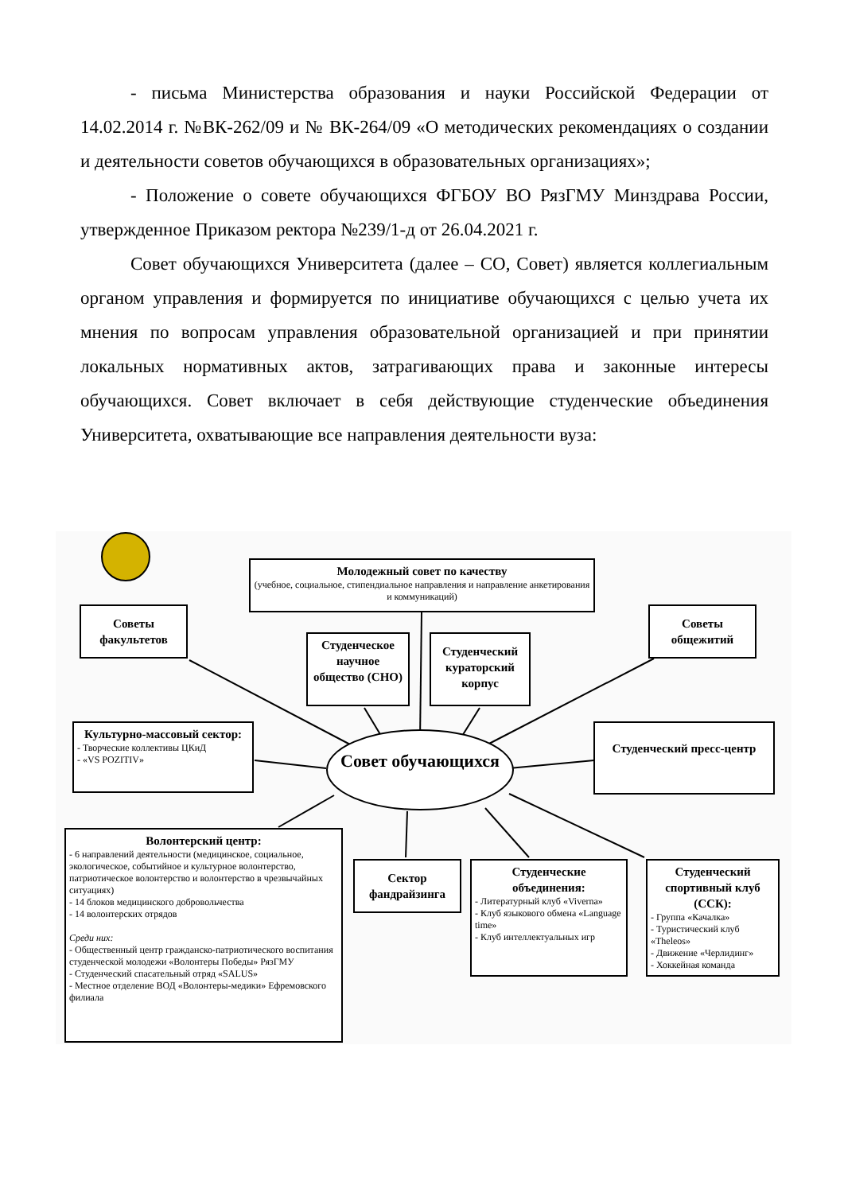- письма Министерства образования и науки Российской Федерации от 14.02.2014 г. №ВК-262/09 и № ВК-264/09 «О методических рекомендациях о создании и деятельности советов обучающихся в образовательных организациях»;
- Положение о совете обучающихся ФГБОУ ВО РязГМУ Минздрава России, утвержденное Приказом ректора №239/1-д от 26.04.2021 г.
Совет обучающихся Университета (далее – СО, Совет) является коллегиальным органом управления и формируется по инициативе обучающихся с целью учета их мнения по вопросам управления образовательной организацией и при принятии локальных нормативных актов, затрагивающих права и законные интересы обучающихся. Совет включает в себя действующие студенческие объединения Университета, охватывающие все направления деятельности вуза:
Молодежный совет по качеству
(учебное, социальное, стипендиальное направления и направление анкетирования и коммуникаций)
Советы факультетов
Советы общежитий
Студенческое научное общество (СНО)
Студенческий кураторский корпус
Культурно-массовый сектор:
- Творческие коллективы ЦКиД
- «VS POZITIV»
Совет обучающихся
Студенческий пресс-центр
Волонтерский центр:
- 6 направлений деятельности (медицинское, социальное, экологическое, событийное и культурное волонтерство, патриотическое волонтерство и волонтерство в чрезвычайных ситуациях)
- 14 блоков медицинского добровольчества
- 14 волонтерских отрядов
Среди них:
- Общественный центр гражданско-патриотического воспитания студенческой молодежи «Волонтеры Победы» РязГМУ
- Студенческий спасательный отряд «SALUS»
- Местное отделение ВОД «Волонтеры-медики» Ефремовского филиала
Сектор фандрайзинга
Студенческие объединения:
- Литературный клуб «Viverna»
- Клуб языкового обмена «Language time»
- Клуб интеллектуальных игр
Студенческий спортивный клуб (ССК):
- Группа «Качалка»
- Туристический клуб «Theleos»
- Движение «Черлидинг»
- Хоккейная команда